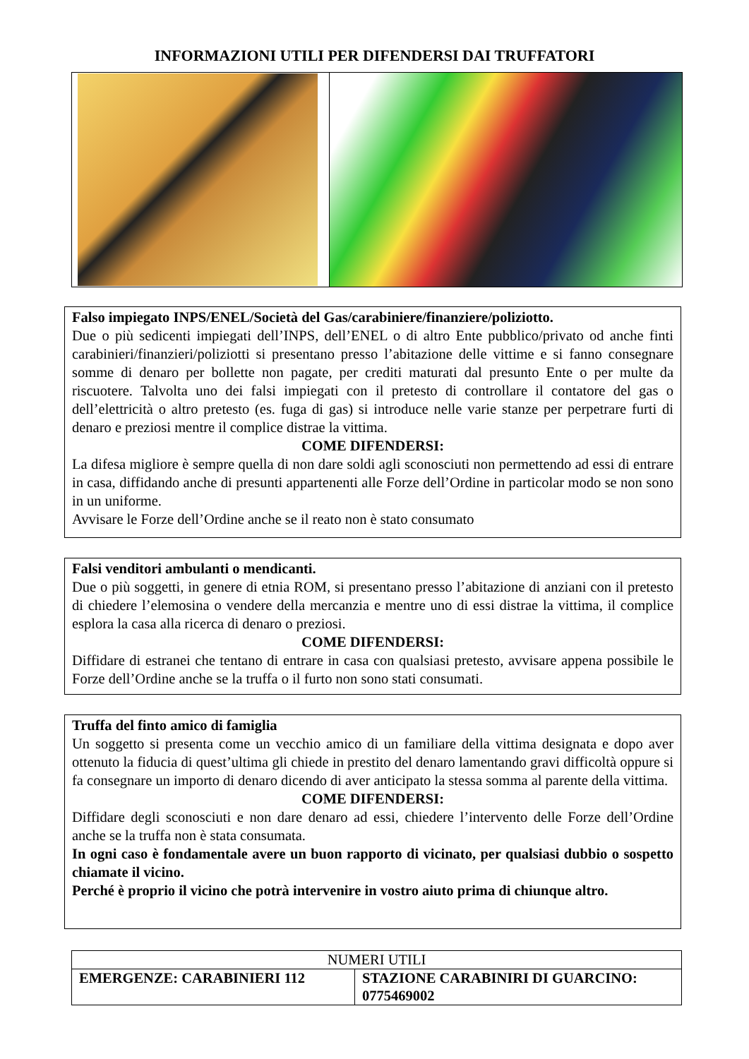INFORMAZIONI UTILI PER DIFENDERSI DAI TRUFFATORI
Falso impiegato INPS/ENEL/Società del Gas/carabiniere/finanziere/poliziotto.
Due o più sedicenti impiegati dell’INPS, dell’ENEL o di altro Ente pubblico/privato od anche finti carabinieri/finanzieri/poliziotti si presentano presso l’abitazione delle vittime e si fanno consegnare somme di denaro per bollette non pagate, per crediti maturati dal presunto Ente o per multe da riscuotere. Talvolta uno dei falsi impiegati con il pretesto di controllare il contatore del gas o dell’elettricità o altro pretesto (es. fuga di gas) si introduce nelle varie stanze per perpetrare furti di denaro e preziosi mentre il complice distrae la vittima.
COME DIFENDERSI:
La difesa migliore è sempre quella di non dare soldi agli sconosciuti non permettendo ad essi di entrare in casa, diffidando anche di presunti appartenenti alle Forze dell’Ordine in particolar modo se non sono in un uniforme.
Avvisare le Forze dell’Ordine anche se il reato non è stato consumato
Falsi venditori ambulanti o mendicanti.
Due o più soggetti, in genere di etnia ROM, si presentano presso l’abitazione di anziani con il pretesto di chiedere l’elemosina o vendere della mercanzia e mentre uno di essi distrae la vittima, il complice esplora la casa alla ricerca di denaro o preziosi.
COME DIFENDERSI:
Diffidare di estranei che tentano di entrare in casa con qualsiasi pretesto, avvisare appena possibile le Forze dell’Ordine anche se la truffa o il furto non sono stati consumati.
Truffa del finto amico di famiglia
Un soggetto si presenta come un vecchio amico di un familiare della vittima designata e dopo aver ottenuto la fiducia di quest’ultima gli chiede in prestito del denaro lamentando gravi difficoltà oppure si fa consegnare un importo di denaro dicendo di aver anticipato la stessa somma al parente della vittima.
COME DIFENDERSI:
Diffidare degli sconosciuti e non dare denaro ad essi, chiedere l’intervento delle Forze dell’Ordine anche se la truffa non è stata consumata.
In ogni caso è fondamentale avere un buon rapporto di vicinato, per qualsiasi dubbio o sospetto chiamate il vicino.
Perché è proprio il vicino che potrà intervenire in vostro aiuto prima di chiunque altro.
| NUMERI UTILI | |
| --- | --- |
| EMERGENZE: CARABINIERI 112 | STAZIONE CARABINIRI DI GUARCINO: 0775469002 |